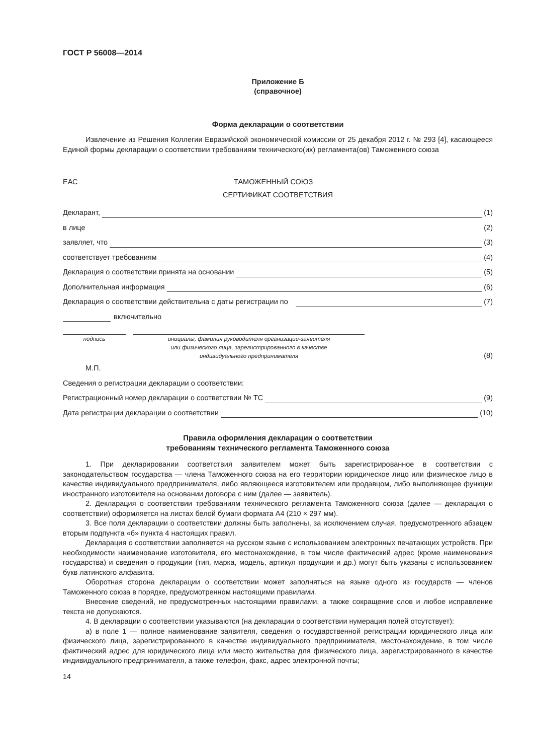ГОСТ Р 56008—2014
Приложение Б
(справочное)
Форма декларации о соответствии
Извлечение из Решения Коллегии Евразийской экономической комиссии от 25 декабря 2012 г. № 293 [4], касающееся Единой формы декларации о соответствии требованиям технического(их) регламента(ов) Таможенного союза
ЕАС ТАМОЖЕННЫЙ СОЮЗ
СЕРТИФИКАТ СООТВЕТСТВИЯ
Декларант, (1)
в лице (2)
заявляет, что (3)
соответствует требованиям (4)
Декларация о соответствии принята на основании (5)
Дополнительная информация (6)
Декларация о соответствии действительна с даты регистрации по (7)
включительно
подпись инициалы, фамилия руководителя организации-заявителя
или физического лица, зарегистрированного в качестве
индивидуального предпринимателя
(8)
М.П.
Сведения о регистрации декларации о соответствии:
Регистрационный номер декларации о соответствии № ТС (9)
Дата регистрации декларации о соответствии (10)
Правила оформления декларации о соответствии
требованиям технического регламента Таможенного союза
1. При декларировании соответствия заявителем может быть зарегистрированное в соответствии с законодательством государства — члена Таможенного союза на его территории юридическое лицо или физическое лицо в качестве индивидуального предпринимателя, либо являющееся изготовителем или продавцом, либо выполняющее функции иностранного изготовителя на основании договора с ним (далее — заявитель).
2. Декларация о соответствии требованиям технического регламента Таможенного союза (далее — декларация о соответствии) оформляется на листах белой бумаги формата А4 (210 × 297 мм).
3. Все поля декларации о соответствии должны быть заполнены, за исключением случая, предусмотренного абзацем вторым подпункта «б» пункта 4 настоящих правил.
Декларация о соответствии заполняется на русском языке с использованием электронных печатающих устройств. При необходимости наименование изготовителя, его местонахождение, в том числе фактический адрес (кроме наименования государства) и сведения о продукции (тип, марка, модель, артикул продукции и др.) могут быть указаны с использованием букв латинского алфавита.
Оборотная сторона декларации о соответствии может заполняться на языке одного из государств — членов Таможенного союза в порядке, предусмотренном настоящими правилами.
Внесение сведений, не предусмотренных настоящими правилами, а также сокращение слов и любое исправление текста не допускаются.
4. В декларации о соответствии указываются (на декларации о соответствии нумерация полей отсутствует):
а) в поле 1 — полное наименование заявителя, сведения о государственной регистрации юридического лица или физического лица, зарегистрированного в качестве индивидуального предпринимателя, местонахождение, в том числе фактический адрес для юридического лица или место жительства для физического лица, зарегистрированного в качестве индивидуального предпринимателя, а также телефон, факс, адрес электронной почты;
14